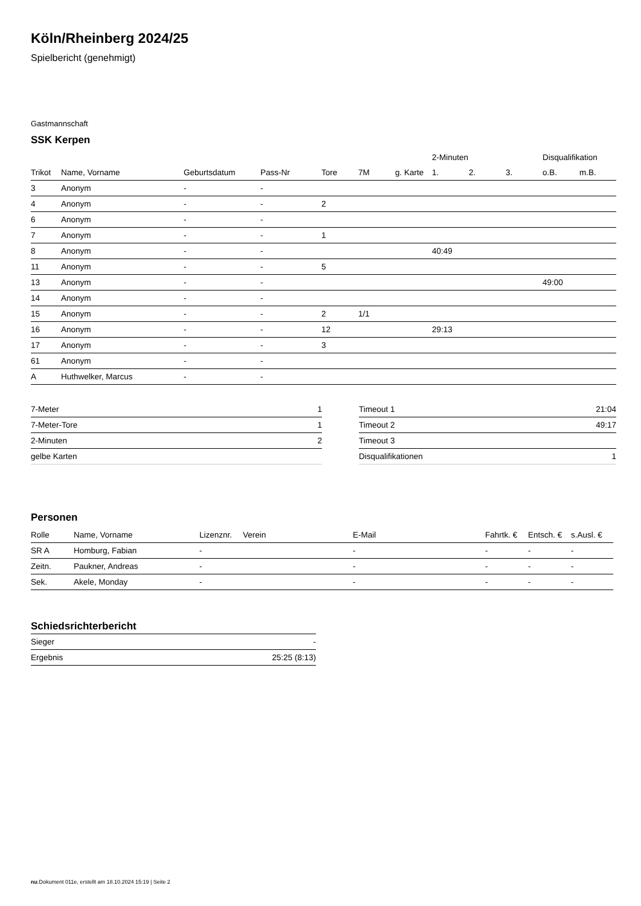Köln/Rheinberg 2024/25
Spielbericht (genehmigt)
Gastmannschaft
SSK Kerpen
| | | | | | | | 2-Minuten | | | Disqualifikation | |
| --- | --- | --- | --- | --- | --- | --- | --- | --- | --- | --- | --- |
| Trikot | Name, Vorname | Geburtsdatum | Pass-Nr | Tore | 7M | g. Karte | 1. | 2. | 3. | o.B. | m.B. |
| 3 | Anonym | - | - | | | | | | | | |
| 4 | Anonym | - | - | 2 | | | | | | | |
| 6 | Anonym | - | - | | | | | | | | |
| 7 | Anonym | - | - | 1 | | | | | | | |
| 8 | Anonym | - | - | | | | 40:49 | | | | |
| 11 | Anonym | - | - | 5 | | | | | | | |
| 13 | Anonym | - | - | | | | | | | 49:00 | |
| 14 | Anonym | - | - | | | | | | | | |
| 15 | Anonym | - | - | 2 | 1/1 | | | | | | |
| 16 | Anonym | - | - | 12 | | | 29:13 | | | | |
| 17 | Anonym | - | - | 3 | | | | | | | |
| 61 | Anonym | - | - | | | | | | | | |
| A | Huthwelker, Marcus | - | - | | | | | | | | |
| 7-Meter | 1 |
| 7-Meter-Tore | 1 |
| 2-Minuten | 2 |
| gelbe Karten | |
| Timeout 1 | 21:04 |
| Timeout 2 | 49:17 |
| Timeout 3 | |
| Disqualifikationen | 1 |
Personen
| Rolle | Name, Vorname | Lizenznr. | Verein | E-Mail | Fahrtk. € | Entsch. € | s.Ausl. € |
| --- | --- | --- | --- | --- | --- | --- | --- |
| SR A | Homburg, Fabian | - | | - | - | - | - |
| Zeitn. | Paukner, Andreas | - | | - | - | - | - |
| Sek. | Akele, Monday | - | | - | - | - | - |
Schiedsrichterbericht
| Sieger | - |
| Ergebnis | 25:25 (8:13) |
nu.Dokument 011e, erstellt am 18.10.2024 15:19 | Seite 2